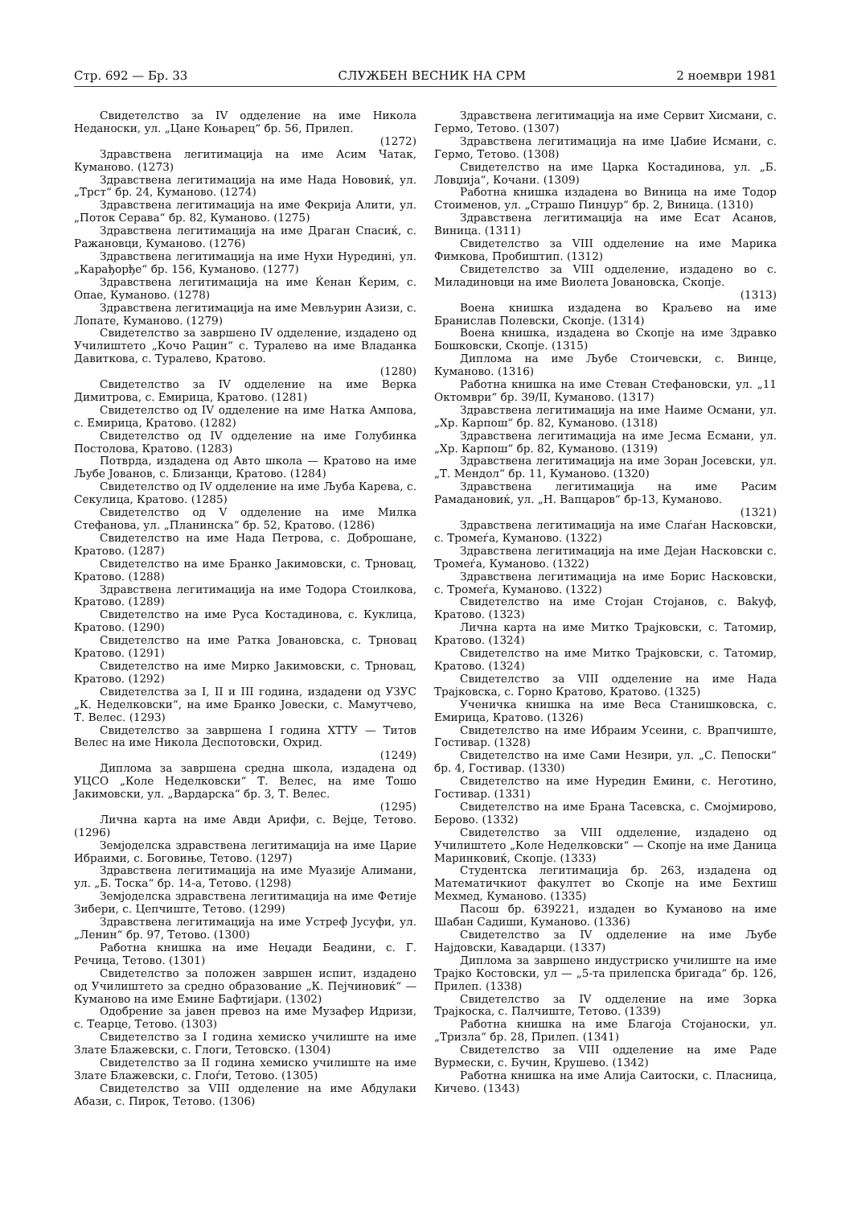Стр. 692 — Бр. 33 СЛУЖБЕН ВЕСНИК НА СРМ 2 ноември 1981
Свидетелство за IV одделение на име Никола Неданоски, ул. „Цане Коњарец“ бр. 56, Прилеп.
(1272)
Здравствена легитимација на име Асим Чатак, Куманово. (1273)
Здравствена легитимација на име Нада Новoвиќ, ул. „Трст“ бр. 24, Куманово. (1274)
Здравствена легитимација на име Фекрија Алити, ул. „Поток Серава“ бр. 82, Куманово. (1275)
Здравствена легитимација на име Драган Спасиќ, с. Ражановци, Куманово. (1276)
Здравствена легитимација на име Нухи Нурединi, ул. „Карађорђе“ бр. 156, Куманово. (1277)
Здравствена легитимација на име Ќенан Ќерим, с. Опае, Куманово. (1278)
Здравствена легитимација на име Мевљурин Азизи, с. Лопате, Куманово. (1279)
Свидетелство за завршено IV одделение, издадено од Училиштето „Кочо Рацин“ с. Туралево на име Владанка Давиткова, с. Туралево, Кратово.
(1280)
Свидетелство за IV одделение на име Верка Димитрова, с. Емирица, Кратово. (1281)
Свидетелство од IV одделение на име Натка Ампова, с. Емирица, Кратово. (1282)
Свидетелство од IV одделение на име Голубинка Постолова, Кратово. (1283)
Потврда, издадена од Авто школа — Кратово на име Љубе Јованов, с. Близанци, Кратово. (1284)
Свидетелство од IV одделение на име Љуба Карева, с. Секулица, Кратово. (1285)
Свидетелство од V одделение на име Милка Стефанова, ул. „Планинска“ бр. 52, Кратово. (1286)
Свидетелство на име Нада Петрова, с. Доброшане, Кратово. (1287)
Свидетелство на име Бранко Јакимовски, с. Трновац, Кратово. (1288)
Здравствена легитимација на име Тодора Стоилкова, Кратово. (1289)
Свидетелство на име Руса Костадинова, с. Куклица, Кратово. (1290)
Свидетелство на име Ратка Јовановска, с. Трновац Кратово. (1291)
Свидетелство на име Мирко Јакимовски, с. Трновац, Кратово. (1292)
Свидетелства за I, II и III година, издадени од УЗУС „К. Неделковски“, на име Бранко Јовески, с. Мамутчево, Т. Велес. (1293)
Свидетелство за завршена I година ХТТУ — Титов Велес на име Никола Деспотовски, Охрид.
(1249)
Диплома за завршена средна школа, издадена од УЦСО „Коле Неделковски“ Т. Велес, на име Тошо Јакимовски, ул. „Вардарска“ бр. 3, Т. Велес.
(1295)
Лична карта на име Авди Арифи, с. Вејце, Тетово. (1296)
Земјоделска здравствена легитимација на име Царие Ибраими, с. Боговиње, Тетово. (1297)
Здравствена легитимација на име Муазије Алимани, ул. „Б. Тоска“ бр. 14-а, Тетово. (1298)
Земјоделска здравствена легитимација на име Фетије Зибери, с. Цепчиште, Тетово. (1299)
Здравствена легитимација на име Устреф Јусуфи, ул. „Ленин“ бр. 97, Тетово. (1300)
Работна книшка на име Неџади Беадини, с. Г. Речица, Тетово. (1301)
Свидетелство за положен завршен испит, издадено од Училиштето за средно образование „К. Пејчиновиќ“ — Куманово на име Емине Бафтијари. (1302)
Одобрение за јавен превоз на име Музафер Идризи, с. Теарце, Тетово. (1303)
Свидетелство за I година хемиско училиште на име Злате Блажевски, с. Глоги, Тетовско. (1304)
Свидетелство за II година хемиско училиште на име Злате Блажевски, с. Глоѓи, Тетово. (1305)
Свидетелство за VIII одделение на име Абдулаки Абази, с. Пирок, Тетово. (1306)
Здравствена легитимација на име Сервит Хисмани, с. Гермо, Тетово. (1307)
Здравствена легитимација на име Џабие Исмани, с. Гермо, Тетово. (1308)
Свидетелство на име Царка Костадинова, ул. „Б. Ловџија“, Кочани. (1309)
Работна книшка издадена во Виница на име Тодор Стоименов, ул. „Страшо Пинџур“ бр. 2, Виница. (1310)
Здравствена легитимација на име Есат Асанов, Виница. (1311)
Свидетелство за VIII одделение на име Марика Фимкова, Пробиштип. (1312)
Свидетелство за VIII одделение, издадено во с. Миладиновци на име Виолета Јовановска, Скопје.
(1313)
Воена книшка издадена во Краљево на име Бранислав Полевски, Скопје. (1314)
Воена книшка, издадена во Скопје на име Здравко Бошковски, Скопје. (1315)
Диплома на име Љубе Стоичевски, с. Винце, Куманово. (1316)
Работна книшка на име Стеван Стефановски, ул. „11 Октомври“ бр. 39/II, Куманово. (1317)
Здравствена легитимација на име Наиме Османи, ул. „Хр. Карпош“ бр. 82, Куманово. (1318)
Здравствена легитимација на име Јесма Есмани, ул. „Хр. Карпош“ бр. 82, Куманово. (1319)
Здравствена легитимација на име Зоран Јосевски, ул. „Т. Мендол“ бр. 11, Куманово. (1320)
Здравствена легитимација на име Расим Рамадановиќ, ул. „Н. Вапцаров“ бр-13, Куманово.
(1321)
Здравствена легитимација на име Слаѓан Насковски, с. Тромеѓа, Куманово. (1322)
Здравствена легитимација на име Дејан Насковски с. Тромеѓа, Куманово. (1322)
Здравствена легитимација на име Борис Насковски, с. Тромеѓа, Куманово. (1322)
Свидетелство на име Стојан Стојанов, с. Ваkуф, Кратово. (1323)
Лична карта на име Митко Трајковски, с. Татомир, Кратово. (1324)
Свидетелство на име Митко Трајковски, с. Татомир, Кратово. (1324)
Свидетелство за VIII одделение на име Нада Трајковска, с. Горно Кратово, Кратово. (1325)
Ученичка книшка на име Веса Станишковска, с. Емирица, Кратово. (1326)
Свидетелство на име Ибраим Усеини, с. Врапчиште, Гостивар. (1328)
Свидетелство на име Сами Незири, ул. „С. Пепоски“ бр. 4, Гостивар. (1330)
Свидетелство на име Нуредин Емини, с. Неготино, Гостивар. (1331)
Свидетелство на име Брана Тасевска, с. Смојмирово, Берово. (1332)
Свидетелство за VIII одделение, издадено од Училиштето „Коле Неделковски“ — Скопје на име Даница Маринковиќ, Скопје. (1333)
Студентска легитимација бр. 263, издадена од Математичкиот факултет во Скопје на име Бехтиш Мехмед, Куманово. (1335)
Пасош бр. 639221, издаден во Куманово на име Шабан Садиши, Куманово. (1336)
Свидетелство за IV одделение на име Љубе Најдовски, Кавадарци. (1337)
Диплома за завршено индустриско училиште на име Трајко Костовски, ул — „5-та прилепска бригада“ бр. 126, Прилеп. (1338)
Свидетелство за IV одделение на име Зорка Трајкоска, с. Палчиште, Тетово. (1339)
Работна книшка на име Благоја Стојаноски, ул. „Тризла“ бр. 28, Прилеп. (1341)
Свидетелство за VIII одделение на име Раде Вурмески, с. Бучин, Крушево. (1342)
Работна книшка на име Алија Саитоски, с. Пласница, Кичево. (1343)